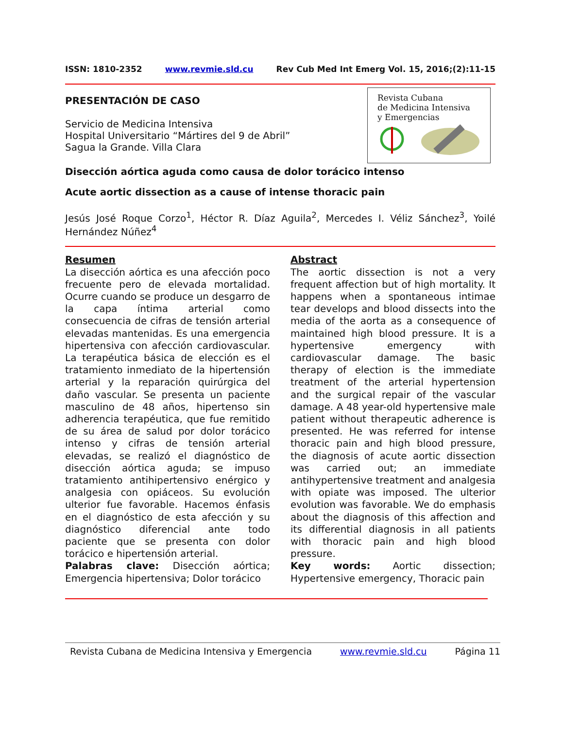ISSN: 1810-2352 www.revmie.sld.cu Rev Cub Med Int Emerg Vol. 15, 2016;(2):11-15
Revista Cubana
de Medicina Intensiva
y Emergencias
PRESENTACIÓN DE CASO
Servicio de Medicina Intensiva
Hospital Universitario “Mártires del 9 de Abril”
Sagua la Grande. Villa Clara
Disección aórtica aguda como causa de dolor torácico intenso
Acute aortic dissection as a cause of intense thoracic pain
Jesús José Roque Corzo<sup>1</sup>, Héctor R. Díaz Aguila<sup>2</sup>, Mercedes I. Véliz Sánchez<sup>3</sup>, Yoilé Hernández Núñez<sup>4</sup>
Resumen
La disección aórtica es una afección poco frecuente pero de elevada mortalidad. Ocurre cuando se produce un desgarro de la capa íntima arterial como consecuencia de cifras de tensión arterial elevadas mantenidas. Es una emergencia hipertensiva con afección cardiovascular. La terapéutica básica de elección es el tratamiento inmediato de la hipertensión arterial y la reparación quirúrgica del daño vascular. Se presenta un paciente masculino de 48 años, hipertenso sin adherencia terapéutica, que fue remitido de su área de salud por dolor torácico intenso y cifras de tensión arterial elevadas, se realizó el diagnóstico de disección aórtica aguda; se impuso tratamiento antihipertensivo enérgico y analgesia con opiáceos. Su evolución ulterior fue favorable. Hacemos énfasis en el diagnóstico de esta afección y su diagnóstico diferencial ante todo paciente que se presenta con dolor torácico e hipertensión arterial.
Palabras clave: Disección aórtica; Emergencia hipertensiva; Dolor torácico
Abstract
The aortic dissection is not a very frequent affection but of high mortality. It happens when a spontaneous intimae tear develops and blood dissects into the media of the aorta as a consequence of maintained high blood pressure. It is a hypertensive emergency with cardiovascular damage. The basic therapy of election is the immediate treatment of the arterial hypertension and the surgical repair of the vascular damage. A 48 year-old hypertensive male patient without therapeutic adherence is presented. He was referred for intense thoracic pain and high blood pressure, the diagnosis of acute aortic dissection was carried out; an immediate antihypertensive treatment and analgesia with opiate was imposed. The ulterior evolution was favorable. We do emphasis about the diagnosis of this affection and its differential diagnosis in all patients with thoracic pain and high blood pressure.
Key words: Aortic dissection; Hypertensive emergency, Thoracic pain
Revista Cubana de Medicina Intensiva y Emergencia www.revmie.sld.cu Página 11